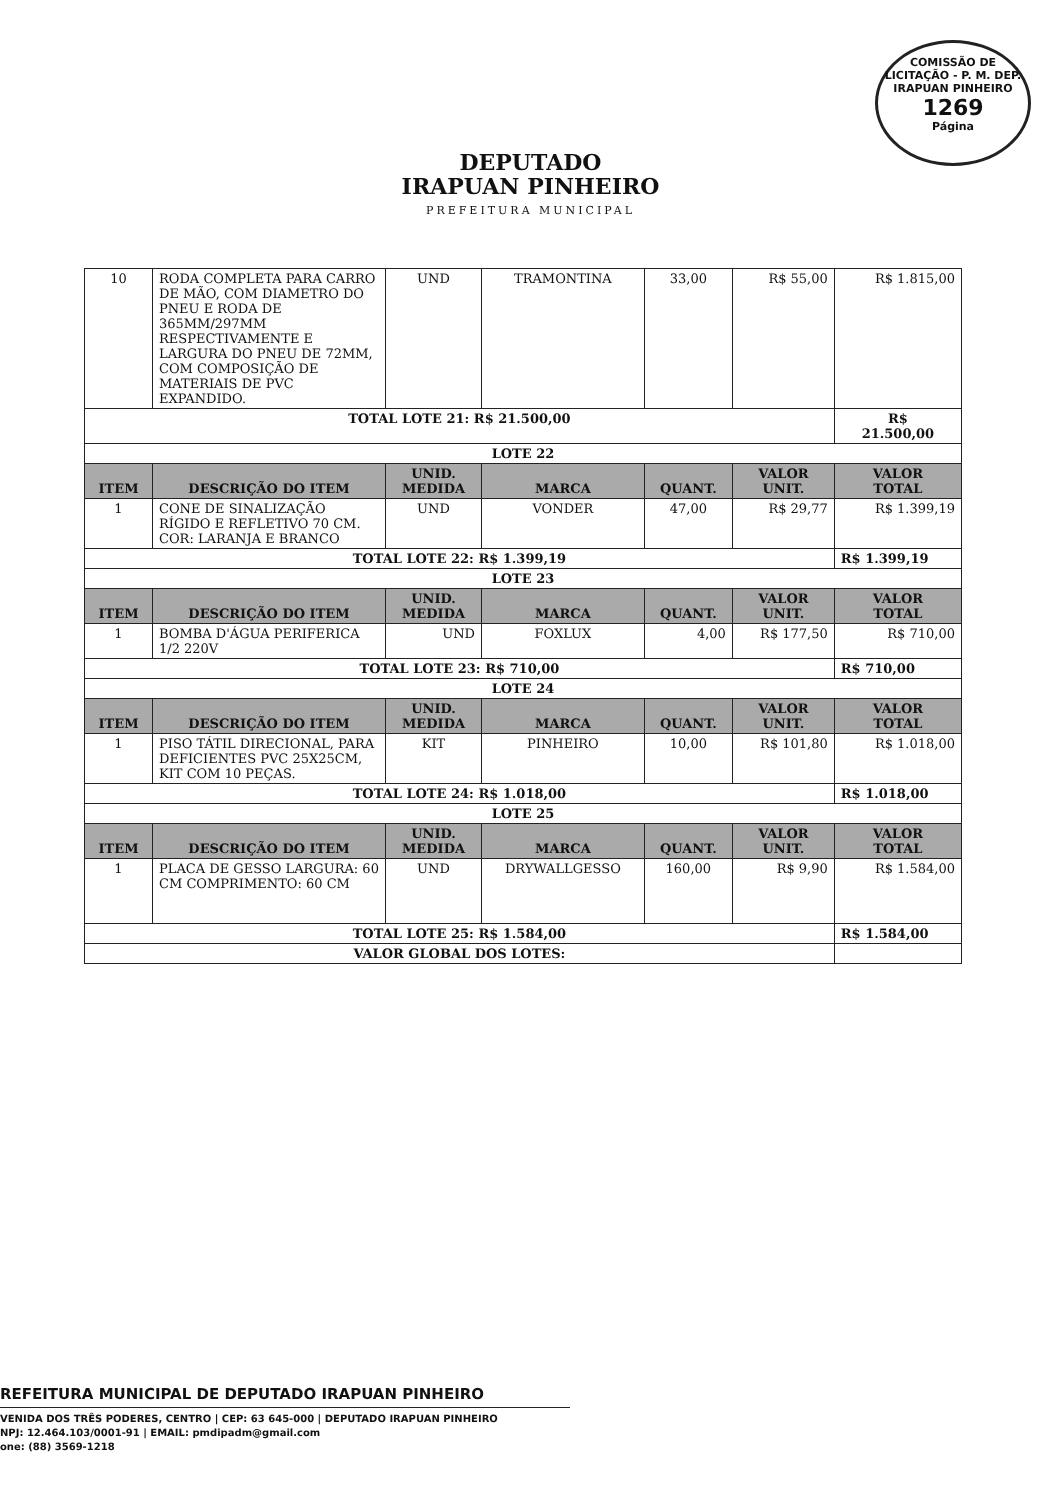COMISSÃO DE LICITAÇÃO - P. M. DEP. IRAPUAN PINHEIRO
1269
Página
DEPUTADO
IRAPUAN PINHEIRO
PREFEITURA MUNICIPAL
| 10 | RODA COMPLETA PARA CARRO DE MÃO, COM DIAMETRO DO PNEU E RODA DE 365MM/297MM RESPECTIVAMENTE E LARGURA DO PNEU DE 72MM, COM COMPOSIÇÃO DE MATERIAIS DE PVC EXPANDIDO. | UND | TRAMONTINA | 33,00 | R$ 55,00 | R$ 1.815,00 |
| TOTAL LOTE 21: R$ 21.500,00 | | | | | | R$ 21.500,00 |
| LOTE 22 | | | | | | |
| ITEM | DESCRIÇÃO DO ITEM | UNID. MEDIDA | MARCA | QUANT. | VALOR UNIT. | VALOR TOTAL |
| 1 | CONE DE SINALIZAÇÃO RÍGIDO E REFLETIVO 70 CM. COR: LARANJA E BRANCO | UND | VONDER | 47,00 | R$ 29,77 | R$ 1.399,19 |
| TOTAL LOTE 22: R$ 1.399,19 | | | | | | R$ 1.399,19 |
| LOTE 23 | | | | | | |
| ITEM | DESCRIÇÃO DO ITEM | UNID. MEDIDA | MARCA | QUANT. | VALOR UNIT. | VALOR TOTAL |
| 1 | BOMBA D'ÁGUA PERIFERICA 1/2 220V | UND | FOXLUX | 4,00 | R$ 177,50 | R$ 710,00 |
| TOTAL LOTE 23: R$ 710,00 | | | | | | R$ 710,00 |
| LOTE 24 | | | | | | |
| ITEM | DESCRIÇÃO DO ITEM | UNID. MEDIDA | MARCA | QUANT. | VALOR UNIT. | VALOR TOTAL |
| 1 | PISO TÁTIL DIRECIONAL, PARA DEFICIENTES PVC 25X25CM, KIT COM 10 PEÇAS. | KIT | PINHEIRO | 10,00 | R$ 101,80 | R$ 1.018,00 |
| TOTAL LOTE 24: R$ 1.018,00 | | | | | | R$ 1.018,00 |
| LOTE 25 | | | | | | |
| ITEM | DESCRIÇÃO DO ITEM | UNID. MEDIDA | MARCA | QUANT. | VALOR UNIT. | VALOR TOTAL |
| 1 | PLACA DE GESSO LARGURA: 60 CM COMPRIMENTO: 60 CM | UND | DRYWALLGESSO | 160,00 | R$ 9,90 | R$ 1.584,00 |
| TOTAL LOTE 25: R$ 1.584,00 | | | | | | R$ 1.584,00 |
| VALOR GLOBAL DOS LOTES: | | | | | | |
REFEITURA MUNICIPAL DE DEPUTADO IRAPUAN PINHEIRO
VENIDA DOS TRÊS PODERES, CENTRO | CEP: 63 645-000 | DEPUTADO IRAPUAN PINHEIRO
NPJ: 12.464.103/0001-91 | EMAIL: pmdipadm@gmail.com
one: (88) 3569-1218